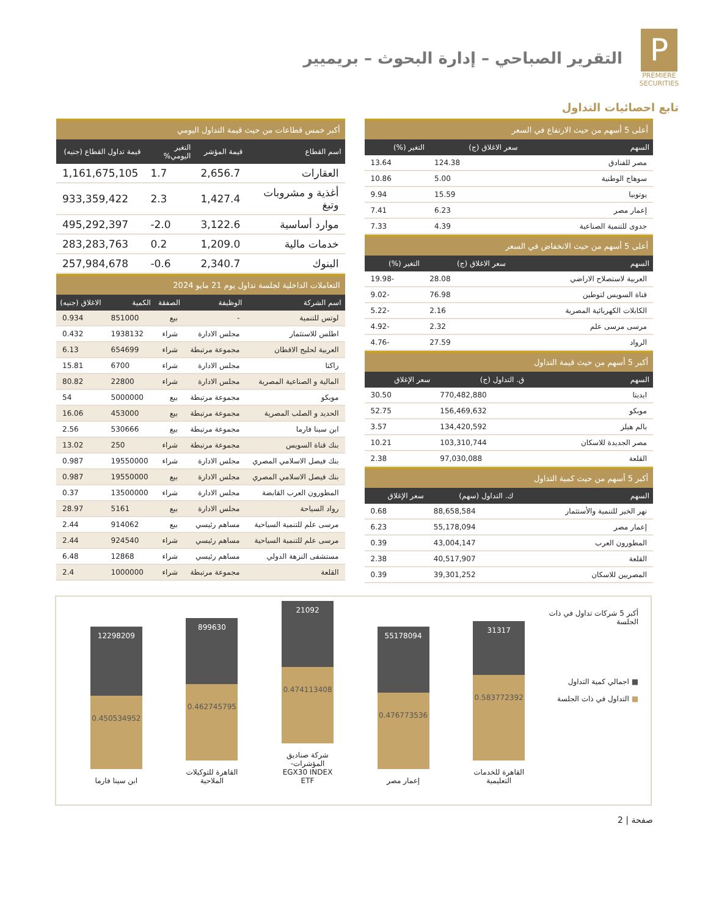P
PREMIERE SECURITIES
التقرير الصباحي – إدارة البحوث – بريميير
تابع احصائيات التداول
أعلى 5 أسهم من حيث الارتفاع في السعر
| السهم | سعر الاغلاق (ج) | التغير (%) |
| --- | --- | --- |
| مصر للفنادق | 124.38 | 13.64 |
| سوهاج الوطنية | 5.00 | 10.86 |
| يوتوبيا | 15.59 | 9.94 |
| إعمار مصر | 6.23 | 7.41 |
| جدوى للتنمية الصناعية | 4.39 | 7.33 |
أعلى 5 أسهم من حيث الانخفاض في السعر
| السهم | سعر الاغلاق (ج) | التغير (%) |
| --- | --- | --- |
| العربية لاستصلاح الاراضي | 28.08 | 19.98- |
| قناة السويس لتوطين | 76.98 | 9.02- |
| الكابلات الكهربائية المصرية | 2.16 | 5.22- |
| مرسى مرسى علم | 2.32 | 4.92- |
| الرواد | 27.59 | 4.76- |
أكبر 5 أسهم من حيث قيمة التداول
| السهم | ق. التداول (ج) | سعر الإغلاق |
| --- | --- | --- |
| ايديتا | 770,482,880 | 30.50 |
| موبكو | 156,469,632 | 52.75 |
| بالم هيلز | 134,420,592 | 3.57 |
| مصر الجديدة للاسكان | 103,310,744 | 10.21 |
| القلعة | 97,030,088 | 2.38 |
أكبر 5 أسهم من حيث كمية التداول
| السهم | ك. التداول (سهم) | سعر الإغلاق |
| --- | --- | --- |
| نهر الخير للتنمية والأستثمار | 88,658,584 | 0.68 |
| إعمار مصر | 55,178,094 | 6.23 |
| المطورون العرب | 43,004,147 | 0.39 |
| القلعة | 40,517,907 | 2.38 |
| المصريين للاسكان | 39,301,252 | 0.39 |
أكبر خمس قطاعات من حيث قيمة التداول اليومي
| اسم القطاع | قيمة المؤشر | التغير اليومي% | قيمة تداول القطاع (جنيه) |
| --- | --- | --- | --- |
| العقارات | 2,656.7 | 1.7 | 1,161,675,105 |
| أغذية و مشروبات وتبغ | 1,427.4 | 2.3 | 933,359,422 |
| موارد أساسية | 3,122.6 | -2.0 | 495,292,397 |
| خدمات مالية | 1,209.0 | 0.2 | 283,283,763 |
| البنوك | 2,340.7 | -0.6 | 257,984,678 |
التعاملات الداخلية لجلسة تداول يوم 21 مايو 2024
| اسم الشركة | الوظيفة | الصفقة | الكمية | الاغلاق (جنيه) |
| --- | --- | --- | --- | --- |
| لوتس للتنمية | - | بيع | 851000 | 0.934 |
| اطلس للاستثمار | مجلس الادارة | شراء | 1938132 | 0.432 |
| العربية لحليج الاقطان | مجموعة مرتبطة | شراء | 654699 | 6.13 |
| راكتا | مجلس الادارة | شراء | 6700 | 15.81 |
| المالية و الصناعية المصرية | مجلس الادارة | شراء | 22800 | 80.82 |
| موبكو | مجموعة مرتبطة | بيع | 5000000 | 54 |
| الحديد و الصلب المصرية | مجموعة مرتبطة | بيع | 453000 | 16.06 |
| ابن سينا فارما | مجموعة مرتبطة | بيع | 530666 | 2.56 |
| بنك قناة السويس | مجموعة مرتبطة | شراء | 250 | 13.02 |
| بنك فيصل الاسلامي المصري | مجلس الادارة | شراء | 19550000 | 0.987 |
| بنك فيصل الاسلامي المصري | مجلس الادارة | بيع | 19550000 | 0.987 |
| المطورون العرب القابضة | مجلس الادارة | شراء | 13500000 | 0.37 |
| رواد السياحة | مجلس الادارة | بيع | 5161 | 28.97 |
| مرسى علم للتنمية السياحية | مساهم رئيسي | بيع | 914062 | 2.44 |
| مرسى علم للتنمية السياحية | مساهم رئيسي | شراء | 924540 | 2.44 |
| مستشفى النزهة الدولي | مساهم رئيسي | شراء | 12868 | 6.48 |
| القلعة | مجموعة مرتبطة | شراء | 1000000 | 2.4 |
أكبر 5 شركات تداول في ذات الجلسة
■ اجمالي كمية التداول
■ التداول في ذات الجلسة
31317
0.583772392
القاهرة للخدمات التعليمية
55178094
0.476773536
إعمار مصر
21092
0.474113408
شركة صناديق المؤشرات-EGX30 INDEX ETF
899630
0.462745795
القاهرة للتوكيلات الملاحية
12298209
0.450534952
ابن سينا فارما
صفحة | 2